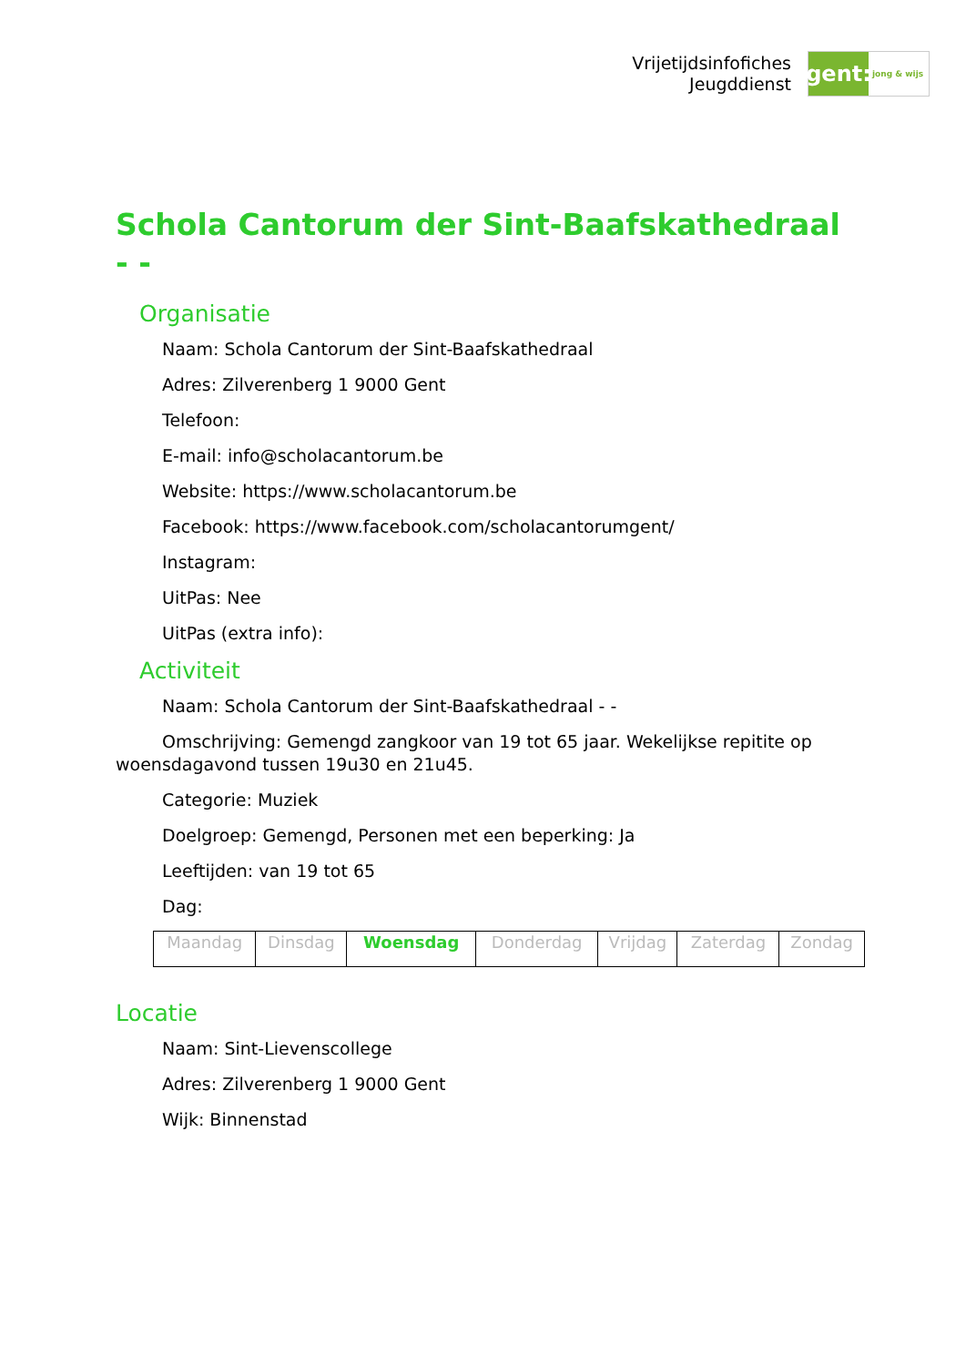Vrijetijdsinfofiches
Jeugddienst
gent:
jong & wijs
Schola Cantorum der Sint-Baafskathedraal - -
Organisatie
Naam: Schola Cantorum der Sint-Baafskathedraal
Adres: Zilverenberg 1 9000 Gent
Telefoon:
E-mail: info@scholacantorum.be
Website: https://www.scholacantorum.be
Facebook: https://www.facebook.com/scholacantorumgent/
Instagram:
UitPas: Nee
UitPas (extra info):
Activiteit
Naam: Schola Cantorum der Sint-Baafskathedraal - -
Omschrijving: Gemengd zangkoor van 19 tot 65 jaar. Wekelijkse repitite op woensdagavond tussen 19u30 en 21u45.
Categorie: Muziek
Doelgroep: Gemengd, Personen met een beperking: Ja
Leeftijden: van 19 tot 65
Dag:
| Maandag | Dinsdag | Woensdag | Donderdag | Vrijdag | Zaterdag | Zondag |
Locatie
Naam: Sint-Lievenscollege
Adres: Zilverenberg 1 9000 Gent
Wijk: Binnenstad